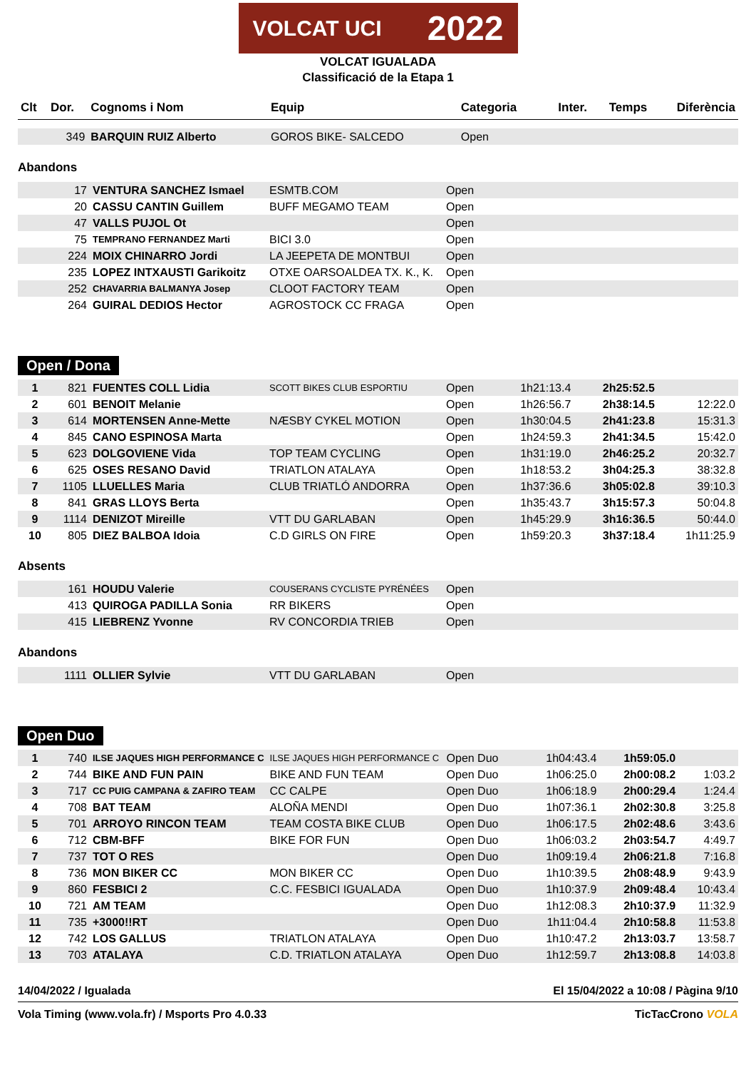VOLCAT UCI 2022
VOLCAT IGUALADA
Classificació de la Etapa 1
| Clt | Dor. | Cognoms i Nom | Equip | Categoria | Inter. | Temps | Diferència |
| --- | --- | --- | --- | --- | --- | --- | --- |
| | 349 | BARQUIN RUIZ Alberto | GOROS BIKE- SALCEDO | Open | | | |
Abandons
| | 17 | VENTURA SANCHEZ Ismael | ESMTB.COM | Open |
| | 20 | CASSU CANTIN Guillem | BUFF MEGAMO TEAM | Open |
| | 47 | VALLS PUJOL Ot | | Open |
| | 75 | TEMPRANO FERNANDEZ Marti | BICI 3.0 | Open |
| | 224 | MOIX CHINARRO Jordi | LA JEEPETA DE MONTBUI | Open |
| | 235 | LOPEZ INTXAUSTI Garikoitz | OTXE OARSOALDEA TX. K., K. | Open |
| | 252 | CHAVARRIA BALMANYA Josep | CLOOT FACTORY TEAM | Open |
| | 264 | GUIRAL DEDIOS Hector | AGROSTOCK CC FRAGA | Open |
Open / Dona
| 1 | 821 | FUENTES COLL Lidia | SCOTT BIKES CLUB ESPORTIU | Open | 1h21:13.4 | 2h25:52.5 | |
| 2 | 601 | BENOIT Melanie | | Open | 1h26:56.7 | 2h38:14.5 | 12:22.0 |
| 3 | 614 | MORTENSEN Anne-Mette | NÆSBY CYKEL MOTION | Open | 1h30:04.5 | 2h41:23.8 | 15:31.3 |
| 4 | 845 | CANO ESPINOSA Marta | | Open | 1h24:59.3 | 2h41:34.5 | 15:42.0 |
| 5 | 623 | DOLGOVIENE Vida | TOP TEAM CYCLING | Open | 1h31:19.0 | 2h46:25.2 | 20:32.7 |
| 6 | 625 | OSES RESANO David | TRIATLON ATALAYA | Open | 1h18:53.2 | 3h04:25.3 | 38:32.8 |
| 7 | 1105 | LLUELLES Maria | CLUB TRIATLÓ ANDORRA | Open | 1h37:36.6 | 3h05:02.8 | 39:10.3 |
| 8 | 841 | GRAS LLOYS Berta | | Open | 1h35:43.7 | 3h15:57.3 | 50:04.8 |
| 9 | 1114 | DENIZOT Mireille | VTT DU GARLABAN | Open | 1h45:29.9 | 3h16:36.5 | 50:44.0 |
| 10 | 805 | DIEZ BALBOA Idoia | C.D GIRLS ON FIRE | Open | 1h59:20.3 | 3h37:18.4 | 1h11:25.9 |
Absents
| | 161 | HOUDU Valerie | COUSERANS CYCLISTE PYRÉNÉES | Open |
| | 413 | QUIROGA PADILLA Sonia | RR BIKERS | Open |
| | 415 | LIEBRENZ Yvonne | RV CONCORDIA TRIEB | Open |
Abandons
| | 1111 | OLLIER Sylvie | VTT DU GARLABAN | Open |
Open Duo
| 1 | 740 | ILSE JAQUES HIGH PERFORMANCE C | ILSE JAQUES HIGH PERFORMANCE C | Open Duo | 1h04:43.4 | 1h59:05.0 | |
| 2 | 744 | BIKE AND FUN PAIN | BIKE AND FUN TEAM | Open Duo | 1h06:25.0 | 2h00:08.2 | 1:03.2 |
| 3 | 717 | CC PUIG CAMPANA & ZAFIRO TEAM | CC CALPE | Open Duo | 1h06:18.9 | 2h00:29.4 | 1:24.4 |
| 4 | 708 | BAT TEAM | ALOÑA MENDI | Open Duo | 1h07:36.1 | 2h02:30.8 | 3:25.8 |
| 5 | 701 | ARROYO RINCON TEAM | TEAM COSTA BIKE CLUB | Open Duo | 1h06:17.5 | 2h02:48.6 | 3:43.6 |
| 6 | 712 | CBM-BFF | BIKE FOR FUN | Open Duo | 1h06:03.2 | 2h03:54.7 | 4:49.7 |
| 7 | 737 | TOT O RES | | Open Duo | 1h09:19.4 | 2h06:21.8 | 7:16.8 |
| 8 | 736 | MON BIKER CC | MON BIKER CC | Open Duo | 1h10:39.5 | 2h08:48.9 | 9:43.9 |
| 9 | 860 | FESBICI 2 | C.C. FESBICI IGUALADA | Open Duo | 1h10:37.9 | 2h09:48.4 | 10:43.4 |
| 10 | 721 | AM TEAM | | Open Duo | 1h12:08.3 | 2h10:37.9 | 11:32.9 |
| 11 | 735 | +3000!!RT | | Open Duo | 1h11:04.4 | 2h10:58.8 | 11:53.8 |
| 12 | 742 | LOS GALLUS | TRIATLON ATALAYA | Open Duo | 1h10:47.2 | 2h13:03.7 | 13:58.7 |
| 13 | 703 | ATALAYA | C.D. TRIATLON ATALAYA | Open Duo | 1h12:59.7 | 2h13:08.8 | 14:03.8 |
14/04/2022 / Igualada El 15/04/2022 a 10:08 / Pàgina 9/10
Vola Timing (www.vola.fr) / Msports Pro 4.0.33 TicTacCrono VOLA